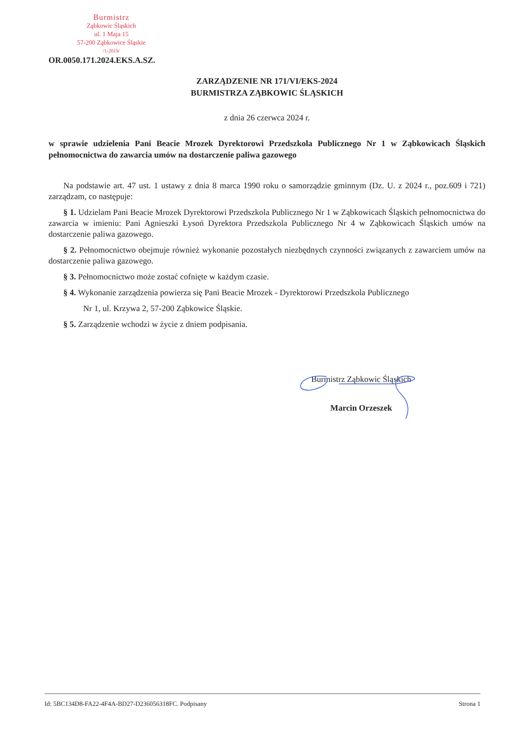Burmistrz
Ząbkowic Śląskich
ul. 1 Maja 15
57-200 Ząbkowice Śląskie
/1-2019/
OR.0050.171.2024.EKS.A.SZ.
ZARZĄDZENIE NR 171/VI/EKS-2024
BURMISTRZA ZĄBKOWIC ŚLĄSKICH
z dnia 26 czerwca 2024 r.
w sprawie udzielenia Pani Beacie Mrozek Dyrektorowi Przedszkola Publicznego Nr 1 w Ząbkowicach Śląskich pełnomocnictwa do zawarcia umów na dostarczenie paliwa gazowego
Na podstawie art. 47 ust. 1 ustawy z dnia 8 marca 1990 roku o samorządzie gminnym (Dz. U. z 2024 r., poz.609 i 721) zarządzam, co następuje:
§ 1. Udzielam Pani Beacie Mrozek Dyrektorowi Przedszkola Publicznego Nr 1 w Ząbkowicach Śląskich pełnomocnictwa do zawarcia w imieniu: Pani Agnieszki Łysoń Dyrektora Przedszkola Publicznego Nr 4 w Ząbkowicach Śląskich umów na dostarczenie paliwa gazowego.
§ 2. Pełnomocnictwo obejmuje również wykonanie pozostałych niezbędnych czynności związanych z zawarciem umów na dostarczenie paliwa gazowego.
§ 3. Pełnomocnictwo może zostać cofnięte w każdym czasie.
§ 4. Wykonanie zarządzenia powierza się Pani Beacie Mrozek - Dyrektorowi Przedszkola Publicznego
Nr 1, ul. Krzywa 2, 57-200 Ząbkowice Śląskie.
§ 5. Zarządzenie wchodzi w życie z dniem podpisania.
Burmistrz Ząbkowic Śląskich
Marcin Orzeszek
Id: 5BC134D8-FA22-4F4A-BD27-D236056318FC. Podpisany Strona 1